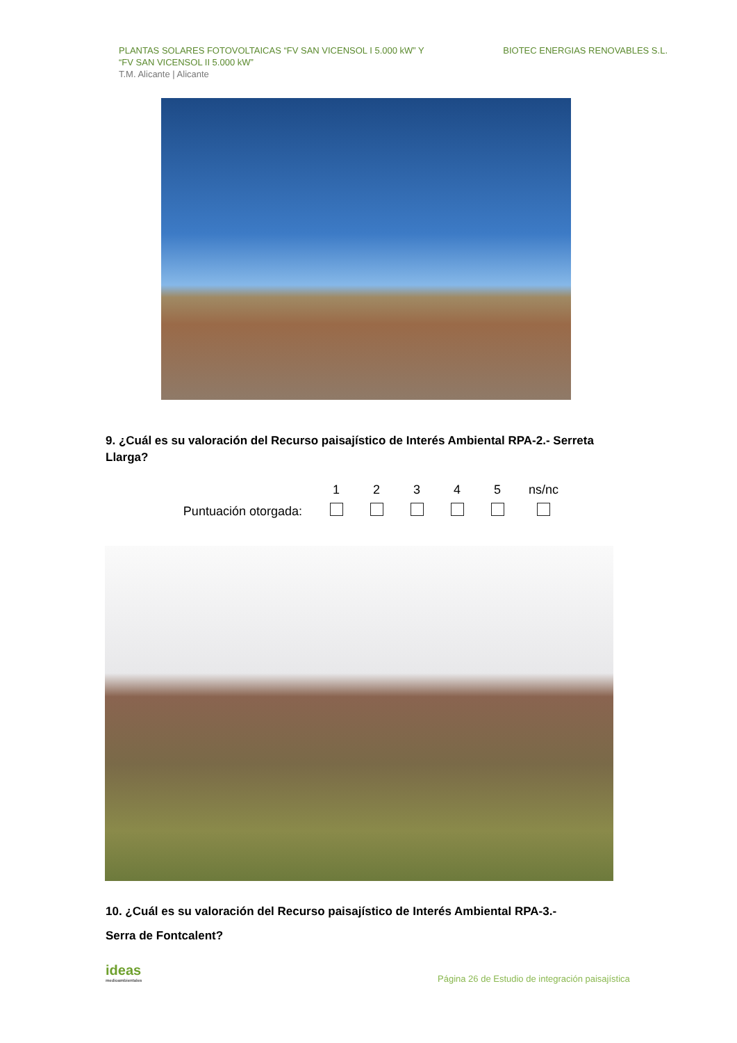PLANTAS SOLARES FOTOVOLTAICAS “FV SAN VICENSOL I 5.000 kW” Y
“FV SAN VICENSOL II 5.000 kW”
T.M. Alicante | Alicante
BIOTEC ENERGIAS RENOVABLES S.L.
9. ¿Cuál es su valoración del Recurso paisajístico de Interés Ambiental RPA-2.- Serreta Llarga?
| | 1 | 2 | 3 | 4 | 5 | ns/nc |
| --- | --- | --- | --- | --- | --- | --- |
| Puntuación otorgada: | | | | | | |
10. ¿Cuál es su valoración del Recurso paisajístico de Interés Ambiental RPA-3.-
Serra de Fontcalent?
ideas
medioambientales
Página 26 de Estudio de integración paisajística